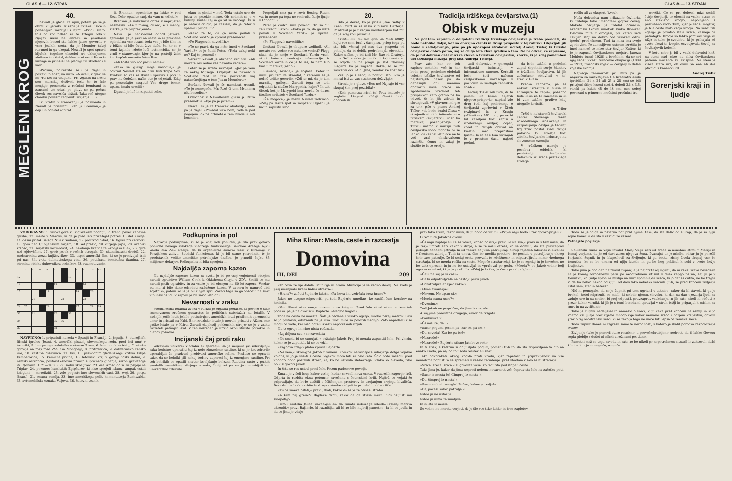GLAS ✻ — 12. STRAN GLAS ✻ — 13. STRAN
MEGLENI KROG
40.
Newall je gledal za njim, potem pa se je obrnil k ujetniku. Iz žepa je izvlekel lisice in pomenljivo zarožljal z njimi. »Pridi, sinko, tole bo kot nalašč za te. Iztegni roke!« Njegov izraz na obrazu in poudarek njegovih besed sta lahko jasno govorila v vseh jezikih sveta, da je Meunier takoj razumel in ga ubogal. Newall je spet spravil ključek, tegobno obsedel pri uklenjenem zločincu ter čakal, dokler se ni vrnil Peter iz kuhinje in prinesel na pladnju tri skodelice s kavo.
»Prosim, postrezite se!« je dejal in postavil pladenj na mizo. »Newall, v glavi se mi vrti kot na vrtiljaku. Pri vojakih na fronti sem marsikaj doživel, toda če te kdo menjaje preseneča z ročnimi bombami in zankami ter udari po glavi, se pa počasi človek res naveliča držati. Taka reč utegne človeku povsem zagreniti življenje . . .«
Pri vratih v stanovanju je pozvonilo in Newall je prisluhnil. »To je Brennan,« je dejal in odhitel odpirat.
li, Brennan, opredelite ga lahko v rod Sov.. Dobr opazite nanj, da vam ne odleti!«
Brennan je nakremžil obraz v neprijeten nasmešek. »Le z menoj, čukec, le z menoj, kletka je že pripravljena!«
Newall je nadzoroval odhod jetnika, spremljal ga je prav na cesto in se previdno ogledal na vse strani, toda vse je bilo tiho in v bližini ni bilo čutiti žive duše. Še, ko so v temi izginile rdeče luči avtomobila, se je vrnil v stanovanje, kjer je na postelji ždel kot kupček nesreče Peter Rae.
»Ali boste vso noč pazili name?«
»Tako se glasijo moja navodila,« je odvrnil Newall ste na črni listi Tolpe Sov. Dvakrat so vas že skušali spraviti s poti in prav na čedežen način ste jo odpetali. Zdaj pa poskušajte zaspati! Vse drugo bomo, upam, kmalu uredili.«
Ugasnil je luč in zapustil sobo.
oknu in gledal v noč. Toda ostale ure do jutra so potekle mirno. Ob sedmih si je v kuhinji skuhal čaj in ga pil še vročega. Ki si je natočil drugič, je zaslišal, da je Peter v spalnici prižgal luč.
»Kako pa to, da ga niste poslali v Scotland Yard?« je vprašal presenečen.
»Po Flaggovih navodilih.«
»To se pravi, da ga noče imeti v Scotland Yardu?« se je čudil Peter. »Toda zakaj neki ne? Kaj to pomeni?«
Seržant Newall je obupano vzdihnil. »Ali morate res vedno vse natanko vedeti?«
Peter se je srdito zasmejal. »Jaz pa vem za nekaj boljšega. Odpeljati se namreč v Scotland Yard in tam poizvedeti kaj natančnejšega o tem Jeanu Meunieru.«
Seržant Newall je še naenkrat zresnil. »To je nemogoče, Mr. Rae! O tem Meunieru niti besedice.«
Odločnost v Newallovem glasu je Petra presenetila. »Kje pa je potem?«
Newall se je za trenutek obotavljal, nato pa je dejal: »Povedal vam bom, toda le pod pogojem, da ne črhnete o tem nikomur niti besedice.
Prepeljali smo ga v revir Bexley. Razen vas in mene pa tega ne vedo niti štirje ljudje v Londonu.«
Peter je čuden šinil pokonci. To so bili zelo izredni ukrepi. »Kako pa to, da ga niste poslali v Scotland Yard?« je vprašal presenečen.
»Po Flaggovih navodilih.«
Seržant Newall je obupano vzdihnil. »Ali morate res vedno vse natanko vedeti? Flagg sluti, da je nekje v Scotland Yardu vrzel, skozi katero pronicajo informacije iz Scotland Yarda in če je to res, bi nam bilo kmalu marsikaj jasno.«
»Seveda, seveda,« je soglašal Peter in mislil pri tem na škandal, o katerem se je nekoč toliko govorilo. »Zdi se mi, da je tam marsikaj gnilega. Zaradi tega so tudi odpustili iz službe Marygolda, kajne? In tak človek kot je Marygold ima morda še danes številne prijateje v Scotland Yardu.«
»Že mogoče,« je menil Newall zadržano. »Zdaj pa lezite spet in zaspite!« Ugasnil je luč in zapustil sobo.
20.
Bilo je devet, ko je prišla Jane Selby v Keen Court in že našla v pisarni Carterja. Pozdravil jo je z večjim navdušenjem kot mu ga je kdaj koli prisodila.
»Veseli me, da ste spet tu, Miss Selby, kajti vse sem bral v časopisu, poleg tega pa sta bila včeraj pri nas dva gospoda od policije, da bi dobila podrobnejša obvestila. Kakor slišim, je bil tudi Mr. Rae od Oratorja . . .« Sedi stavka je umolknil, kajti vrata so se odprla in na pragu je stal Chesney Lisgard. Ko je zagledal dekle, so se mu zasvetile oči. »Oh, Jane, vendar ste spet tu!«
Vzel jo je s seboj in ponudil stol. »To je moral biti za vas strahoten doživljaj.«
Stresla je z glavo. »Res ne! Najraje bi vse skupaj čim prej pozabila!«
»Zelo pametna misel te! Prav imate!« je soglašal Lisgard. »Moji članki bodo dobrodošli
Tradicija tržiškega čevljarstva (1)
Obisk v muzeju
Na pot tem zapisom o dolgoletni tradiciji tržiškega čevljarstva je treba povedati, da bodo nekoliko daljši, kot so običajno članki in drugi prispevki v tej rubriki. Objavljali jih bomo v nadaljevanjih, piše pa jih upokojeni strokovni učitelj Andrej Tišler, ki tržiško čevljarstvo dobro pozna, saj že dolga leta zbira gradivo o tem. Ne bo odveč, če zapišemo, da je bil dobršen del arhivske zbirke o tržiškem čevljarstvu, zbirke, ki je zdaj pomemben del tržiškega muzeja, prej last Andreja Tišlerja.
Prav zato, ker bo teh zapisov nekoliko več in ker bodo precej podrobno obdelali celotno tržiško čevljarstvo od najstarejših časov pa do današnjih dni, menimo opozoriti naše bralce na zgodovinsko vrednost teh prispevkov, zato gotovo ne bo odveč, če bi jih zbirali in shranjevali. »V glavnem mi gre za to,« piše v pismu Andrej Tišler, »da bodo bralci Glasa v strnjenih člankih informirani o tržiškem čevljarstvu, sicer bo marsikaj pozabljenega. V Tržiču imamo v muzeju tudi čevljarsko sobo. Zgodilo bi se lahko, da čez 50 let nihče ne bi več znal obiskovalcem razložiti, čemu in zakaj je služilo to in to orodje.
tudi delavstvu v gorenjski čevljarski industriji v informativne namene. Koristili bodo tudi našemu čevljarskemu naraščaju v poklicnih in srednjih tehniških šolah.«
Andrej Tišler želi tudi, da bi potem, ko bomo objavili njegove prispevke, napisal kdo drug tudi kaj podobnega o čevljarski zgodovini v Žireh (»Alpina«) in v Kranju (»Planika«). Nič manj pa ne bi bili zaželjeni tudi zapisi o izdelovanju čevljev, copat, cokel in drugih obuval na kmetih, med preprostimi ljudmi, ki so se s tem ukvarjali le v prostem času, največ pozimi.
da bodo takšni in podobni zapisi dopolnili serijo člankov o tržiškem čevljarstvu, ki jih začenjamo objavljati v tej številki Glasa.
Preden začnemo, pa še enkrat: izrezujte iz Glasa in shranjujte te zapise, posebno tisti, ki se za to zanimate in ki bi vam takšno gradivo kdaj utegnilo koristiti!
A. Triler
Tržič je najstarejši čevljarski center Slovenije. Razen rokodelskega izdelovanja in razpošiljanja čevljev je tedanji trg Tržič postal sredi druge polovice 19. stoletja tudi zibelka čevljarske industrije na slovenskem ozemlju.
V tržiškem muzeju je poseben oddelek, ki predstavlja čevljarsko delavnico iz srede preteklega stoletja.
ročilu ali za eksport (izvoz).
Naša delavnica nam prikazuje čevljarja, ki izdeluje tako imenovani gojzer čevelj. Maketo čevljarja je izdelal domačin, akademski likovni umetnik Vinko Ribnikar. Delovna miza z orodjem, pri kateri sedi čevljar, stoji na dobro pod visokem odru, (podu) pred oknom. Tudi ta miza ima svojo zgodovino. Po zanesljivem ustnem izročilu je imel namreč to mizo star čevljar Kušter, ki jo je zapustil čevljarskemu mojstru Janezu Mehletu (umrl 1928) z izročilom, da so pri njej sedeli v času francoske okupacije (1809 — 1913) francoski vojaki — čevljarji in delali vojaške škornje.
Največja zanimivost pri mizi pa je naprava za razsvetljavo. Na kvadratni deski (približno 24 x 24 ali 25 x 25 cm) so bili pritrjeni štirje leseni stebri, debeli 3,5 x 3,5, visoki pa kakih 45 do 48 cm, med seboj povezani s primerno močnimi prečnimi tra-
movčki. Če so pri delovni mizi sedeli štirje čevljarji, so obesili na vsako stran po eno stekleno kroglo, napolnjeno s prekuhano vodo. Tam, kjer je sedel mojster, je bila često malo večja krogla. Na sredi teh »gavg« je prvotno stala sveča, kasneje pa petrolejka. Krogle so lahko pomikali višje ali nižje in tako je svetloba, ki je prihajala od sveče skozi to kroglo, osvetljevala čevelj na čevljarjevih kolenih.
V kotu sobe je bil v vsaki delavnici križ, na steni nad mizo pa slika čevljarskega patrona mučenca sv. Krispina. Na steni je visela stara ura, ob oknu pa ena ali dve ptičnici s kanarčki itd.
Andrej Tišler
Gorenjski kraji in ljudje
VODORAVNO: 1. visoka gora v Triglavskem pogorju, 7. franc. pevec zabavne glasbe, 12. mesto v Maroku, ki ga je pred leti prizadejal potres, 13 del Kranja, 14. desni pritok Belega Nila v Sudanu, 15. proizvod čebel, 16. figura pri četvorki, 17. gora nad Ljubljanskim barjem, 18. bel prašič, del kurjega jajca, 20. arabski žrebec, 21. sovjetski kozmonavt, 24. nekdanja kratica za »konjska sila«, 26. gora nad Ajdovščino, 27. grob pesek v rečnih strugah, 30. skandinavski drobiž, 32. mednarodna zveza književnikov, 33. uspel ameriški film, ki se je predvajal tudi pri nas, 34. vrsta dalmatinskega vina, 36. potiskana bombažna tkanina, 37. obredna obleka duhovnikov, sodnikov, 38. razmetavanje.
| 1 | 2 | 3 | 4 | 5 | 6 | | 7 | 8 | 9 | 10 | 11 |
| 12 | | | | | | | 13 | | | | |
| 14 | | | | | 15 | | | | 16 | | |
| 17 | | | | 18 | | | | 19 | | 20 | |
| | | 21 | | | | 22 | | | 23 | | |
| 24 | 25 | | | 26 | | | | 27 | | 28 | 29 |
| 30 | | 31 | | | 32 | | 33 | | | | |
| 34 | | | | | 35 | 36 | | | | | |
| 37 | | | | | 38 | | | | | | |
NAVPIČNO: 1. pripadnik naroda v Španiji in Franciji, 2. jegulja, 3. starejši fr. filmski igralec (Jean), 4. ameriški pisatelj slovenskega rodu, pred leti umrl v Ameriki, 5. ime prvega založnika v starem Rimu, 6. kem. znak za iridij, 7. visoko gorovje na meji med ZSSR in Mongolijo, 8. pritrdilnica, 9. dalmatinsko žensko ime, 10. rastlina dišavnica, 11. kis, 13. psevdonim gledališkega kritika Filipa Kumbatoviča, 15. kemična prvina, 18. letoviški kraj v gornji Soški dolini, 9. nemški astronom, postavil osnovni princip eliptičnega gibanja, zakon gravitacije itd. (Johann, 1571—1630), 22. sadni škodljivec, 23. ena izmed dolin, ki peljejo na Triglav, 24. potomec hamitskih Egipčanov, ki niso sprejeli islama, ampak ostali kristjani — monofiziti, 25. zelo pogosto ime slovenskih vasi, 28. ovej, 29. gospa (špan.), 31. zorana zemlja, 33. ime ameriškega polit. komentatorja Buchwalda, 35. avtomobilska oznaka Valjeva, 36. časovni teznik.
Podkupnina in pol
Največja podkupnina, ki so jo kdaj koli ponudili, je bila prav gotovo ponudba nekega visokega vladnega funkcionarja Saudove Arabije šejku Zaidu ben Abu Dabiju, da bi organiziral državni udar v Biraimiju v Perzijskem zalivu. Saudski funkcionar, ki je bil samo posrednik, to je predstavnik velike ameriške petrolejske družbe, je ponudil šejku 85 milijonov dolarjev. Podkupnina ni bila sprejeta ...
Najdaljša zaporna kazen
Na najdaljšo zaporno kazen na svetu je bil po vsej verjetnosti obsojen zaradi ugrabitve William Cook iz Oklahoma Cityja v ZDA. Sodili so mu zaradi petih ugrabitev in za vsako je bil obsojen na 60 let zapora. Vendar pa mu ni bilo dano odsedeti zasluženo kazen. V zaporu je namreč ubil sojetnika, potem ko se je bil z njim sprl. Zaradi tega so ga obsodili na smrt v plinski celici. V zaporu je bil samo leto dni.
Nevarnosti v zraku
Mednarodna letalska zveza v Parizu je objavila podatke, ki govore o tako imenovanem zračnem gusarstvu in političnih sabotažah na letalih. V zadnjih petih letih je bilo petindvajset ameriških letal prisiljenih spremeniti smer in pristati na Kubi. Eno izraelsko letalo je moralo pristati v Alžiru, eno grško letalo pa v Kairu. Zaradi eksplozij peklenskih strojev se je v zraku razletelo petnajst letal. V teh nesrečah je umrlo okoli štiristo potnikov in članov posadke.
Indijanski čaj proti raku
Zdravniki univerze v Utahu so sporočili, da je mogoče pri zdravljenju raka koristno uporabiti čaj iz neke zimzelene rastline, ki so jo kot zdravilo uporabljali že pradavni prebivalci ameriške celine. Poskuse so opravili tako, da so bolniki pili nekaj tednov zapored čaj iz omenjene rastline. Pri teh bolnikih so opazili znatno izboljšanje bolezni. Rastlina raste v pustih predelih ameriškega divjega zahoda, Indijanci pa so jo uporabljali kot univerzalno zdravilo.
Miha Klinar: Mesta, ceste in razcestja
Domovina
III. DEL 209
»To bova že kje dobila. Municija ni hrana. Municije je še vedno dovolj. Na svetu je prej zmanjkalo hrane kakor streliva.«
»Hrana?« začuti Bajderle lakoto. »Pa bova dni vzdržala brez hrane?«
Jakob ne utegne odgovoriti, pa tudi Bajderle umolkne, ko zasliši šum korakov na hodniku.
»Ven. Skozi okno ven,« zasope in se iztegne. Pred šolo skozi okno in trenutek počaka, pa je na dvorišču. Bajderle. »Naglo! Naglo!«
Toda na cesto ne moreta. Šola je obdana z visoko ograjo, široko nekaj metrov. Davi so jo postavili, odstranili pa je niso. Tudi mine so položili mednjo. Zato napadalci niso mogli do vode, ker niso hoteli iznesti nepotrebnih izgub.
Na to ograjo in mine nista računala.
»Izgubljena sva,« se zavedata.
»Ne smela bi se zamujati,« obžaluje Jakob. Prej bi morala zapustiti šolo. Pri vhodu, kakor so jo zapustili, ki so se vdali.
»Kaj bova zdaj?« plaho vpraša Bajderle.
»Ne vem,« skomigne Jakob z rameni. Korakov naraščajoče udarjanje dolge vojaške kolone, ki jo je slišati s ceste. Vojakov mora biti za celo četo. Šolo bodo zasedli, pred vhodom bodo postavili stražo, da, ko bo ustavila slehernega. »Tako bo. Seveda, tako bo,« si govori Jakob.
In četa se res ustavi pred šolo. Potem pade novo povelje.
Kmalu je v šoli hrup kakor vselej, kadar se vseli nova enota. V razredih zagorijo luči. Odprta in razbita okna potemne zavešena s šotorskimi krili. Najbrž se vojaki že pripravljajo, da bodo zaščili s ščiščenjem prostorov in urejanjem svojega bivališča. Brez dvoma bodo razbite in druge ostanke zažgali in prinašali na dvorišče.
»Tu ne smeva ostati,« pravi Jakob, kakor da se je že otresel strahu.
»A kam naj greva?« Bajderle drhti, kakor da ga stresa mraz. Tudi čeljusti mu šklepetajo.
»Hm,« zastoka Jakob, zavedajoč se, da nimata nobenega izhoda. »Nekaj morava ukreniti,« pravi Bajderle, ki razmišlja, ali bi ne bilo najbolj pametno, da bi se javila in da se jima je vdaje
prav tako strah, kakor misli, da ju bodo odkrili tu. »Prijeli naju bodo. Prav gotovo prijeli.«
O tem tudi Jakob ne dvomi.
»Če naju najdejo ali če se vdava, konec bo isti,« pravi. »Dva sva,« pravi in s tem misli, da je težje umreti sam kakor v dvoje, a se te misli otrese, ko se domisli, da sta pravzaprav pobegla obhodni patrulji, ki od večera do jutra patruljirajo okrog vojaških taborišč in bivališč v frontnem zaledju. Tudi ta enota, čim bo uredila prostore, bo poslala v patruljiranje okrog šole tako patruljo. Ko bi sedaj enota prevzela to »dolžnost« in odpatruljirala mimo vhodnega stražarja, bi se morda rešila na cesto. Mogoče stražar zdaj, ko je se zgodaj in je še večer, ne bo tako oprezen in ju ne bo ustavljal in vpraševal po geslu. »Morda?« se Jakob vedno bolj ogreva za misel, ki ga je prešinila. »Zdaj je še čas, je čas,« pravi polglasno.
»Čas? Za kaj je še čas?«
»Da bi odpatruljirala na cesto,« pravi Jakob.
»Odpatruljirala? Kje? Kako?«
»Mimo stražarja.«
»Ne vem. Ne upam si.«
»Morda nama uspe?«
»Dvomim.«
Tudi Jakob ne prepričan, da jima bo uspelo.
A kaj jima preostane drugega, kakor da tvegata.
»Poizkusiva!«
»Če mislite, da...«
»Samo pogum, potem pa, kar bo, pa bo!«
»Da, seveda! Kar bo pa bo!«
»Na srečo!«
»Na srečo!« Bajderle stisne Jakobovo roko.
In ta stisk, s katerim si obljubljata pogum, pomeni tudi to, da sta pripravljena ta hip na enako usodo, pa naj bo to usoda rešitev ali smrt.
Tako odkorakata okrog vogala proti vhodu, kjer napetost in pripravljenost na vse nenadoma popusti in se spremeni v veselo začudenje: pred vhodom v šolo še ni stražarja!
»Sreča, sreča, sreča,« si govorita vase, ko začutita pod stopali cesto.
Tako jima je, kakor da jima ne preti nobena nevarnost več, čeprav sta šele na začetku poti.
»Samo iz mesta še! Čimprej iz mesta!«
»Da, čimprej iz mesta!«
»Samo ne hodite naglo! Počasi, kakor patrulja!«
»Da, počasi kakor patrulja.«
Nihče ju ne ustavlja.
Nihče ju nima za sumljiva.
In že sta iz mesta.
Še vedno ne moreta verjeti, da je šlo vse tako lahko in brez zapletov.
Toda še je dolga in nevarna pot pred njima, taka, da sta daleč od slutnje, da je za njiju vojne konec in da sta v resnici že rešena . . .
Petnajsto poglavje
1
Solkanski mizar in vojni invalid Matej Vuga žari od sreče in nenehno strmi v Marijo in komaj verjame, da je od davi zares njegova žena. Dvanajst ur je minilo, odkar ju je poročil borjanski župnik in ju blagoslovil za življenje, ki ga bosta odslej živela skupaj vse do trenutka, ko se bo enemu od njiju izteklo in ga bo bog poklical k sebi v sveto božje kraljestvo.
Tako jima je opoldan nazdravil župnik, a je najbrž takoj uganil, da ni rekel prave besede in da je komaj poročenemu paru po nepotrebnem iztisnil v dušo kapljo pelina, saj ju je v trenutku, ko ljudje sploh ne mislijo na smrt spomnil, da sreča, ki jo danes čutita, ne bo trajna in da bo nekoč nekdo od njiju, od davi tako nebeško srečnih ljudi, še pred koncem življenja ostal sam, star in betežen.
Nič ni pomagalo, da se je župnik pri tem ugriznil v ustnice, kakor da bi stavek, ki ga je izrekel, hotel odgrizniti od misli, ki so bile njemu, človeku, ki dan na dan opozarja ljudi na zadnjo uro in na sodbo, bi prej odpustil, pravzaprav vsakdanje, in jih zato nikoli ni občutil z grozo kakor verniki, ki jih je s temi besedami spravljal v strah božji in priganjal k mislim na smrt in na zveličanje.
Tako je župnik nadaljeval in namesto o sreči, ki ju čaka pred koncem na zemlji in ki jo imamo vsi ljudje brez izjeme mnogo raje kakor neznano srečo v božjem kraljestvu, govoril prav o tej onostranski sreči, ki že zavoljo tega ne more biti lepša od zemske sreče.
Toda župnik danes ni zagrešil samo te nerodnosti, s katero je skalil poročno razpoloženje svatov.
Življenje (tako je ponovil staro resnično, a preveč obrabljeno modrost, da bi lahko človeku segla globlje v dušo) ni nikoli z rožicami postlano.
Pametni mož se tega zaveda in zato ne bo nikoli po nepotrebnem sitnaril in zahteval, da bi bilo to, kar je nemogoče, mogoče.